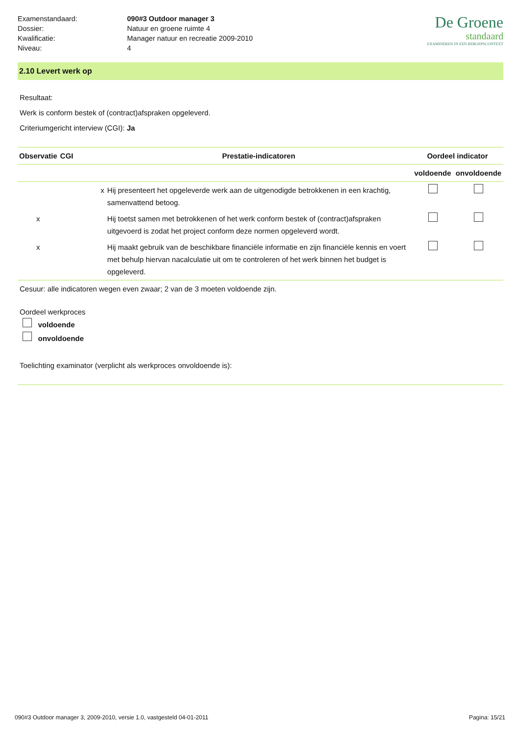| Examenstandaard: | 090#3 Outdoor manager 3 |
| Dossier: | Natuur en groene ruimte 4 |
| Kwalificatie: | Manager natuur en recreatie 2009-2010 |
| Niveau: | 4 |
De Groene
standaard
EXAMINEREN IN EEN BEROEPSCONTEXT
2.10 Levert werk op
Resultaat:
Werk is conform bestek of (contract)afspraken opgeleverd.
Criteriumgericht interview (CGI): Ja
| Observatie | CGI | Prestatie-indicatoren | Oordeel indicator | |
| --- | --- | --- | --- | --- |
| | | | voldoende | onvoldoende |
| | x | Hij presenteert het opgeleverde werk aan de uitgenodigde betrokkenen in een krachtig, samenvattend betoog. | | |
| x | | Hij toetst samen met betrokkenen of het werk conform bestek of (contract)afspraken uitgevoerd is zodat het project conform deze normen opgeleverd wordt. | | |
| x | | Hij maakt gebruik van de beschikbare financiële informatie en zijn financiële kennis en voert met behulp hiervan nacalculatie uit om te controleren of het werk binnen het budget is opgeleverd. | | |
Cesuur: alle indicatoren wegen even zwaar; 2 van de 3 moeten voldoende zijn.
Oordeel werkproces
voldoende
onvoldoende
Toelichting examinator (verplicht als werkproces onvoldoende is):
090#3 Outdoor manager 3, 2009-2010, versie 1.0, vastgesteld 04-01-2011 Pagina: 15/21